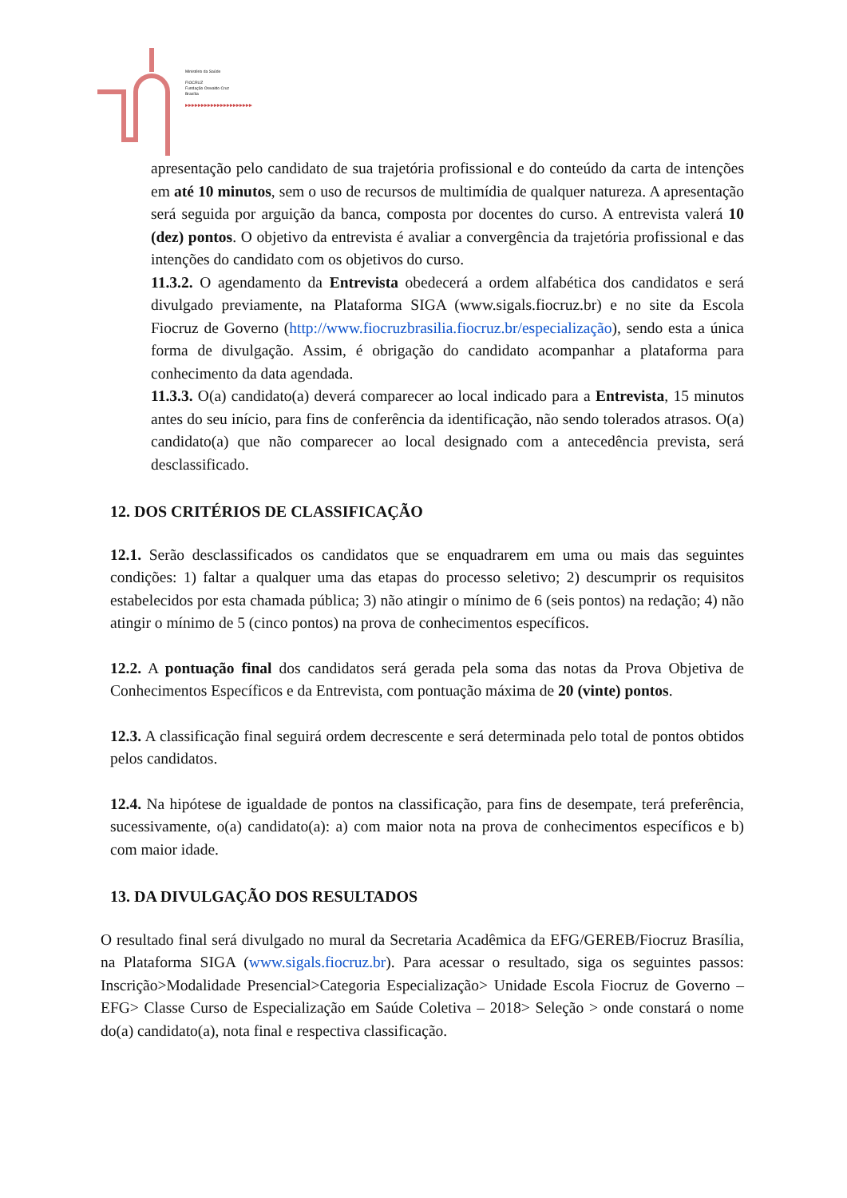Ministério da Saúde
FIOCRUZ
Fundação Oswaldo Cruz
Brasília
▸▸▸▸▸▸▸▸▸▸▸▸▸▸▸▸▸▸▸▸▸
apresentação pelo candidato de sua trajetória profissional e do conteúdo da carta de intenções em até 10 minutos, sem o uso de recursos de multimídia de qualquer natureza. A apresentação será seguida por arguição da banca, composta por docentes do curso. A entrevista valerá 10 (dez) pontos. O objetivo da entrevista é avaliar a convergência da trajetória profissional e das intenções do candidato com os objetivos do curso.
11.3.2. O agendamento da Entrevista obedecerá a ordem alfabética dos candidatos e será divulgado previamente, na Plataforma SIGA (www.sigals.fiocruz.br) e no site da Escola Fiocruz de Governo (http://www.fiocruzbrasilia.fiocruz.br/especialização), sendo esta a única forma de divulgação. Assim, é obrigação do candidato acompanhar a plataforma para conhecimento da data agendada.
11.3.3. O(a) candidato(a) deverá comparecer ao local indicado para a Entrevista, 15 minutos antes do seu início, para fins de conferência da identificação, não sendo tolerados atrasos. O(a) candidato(a) que não comparecer ao local designado com a antecedência prevista, será desclassificado.
12. DOS CRITÉRIOS DE CLASSIFICAÇÃO
12.1. Serão desclassificados os candidatos que se enquadrarem em uma ou mais das seguintes condições: 1) faltar a qualquer uma das etapas do processo seletivo; 2) descumprir os requisitos estabelecidos por esta chamada pública; 3) não atingir o mínimo de 6 (seis pontos) na redação; 4) não atingir o mínimo de 5 (cinco pontos) na prova de conhecimentos específicos.
12.2. A pontuação final dos candidatos será gerada pela soma das notas da Prova Objetiva de Conhecimentos Específicos e da Entrevista, com pontuação máxima de 20 (vinte) pontos.
12.3. A classificação final seguirá ordem decrescente e será determinada pelo total de pontos obtidos pelos candidatos.
12.4. Na hipótese de igualdade de pontos na classificação, para fins de desempate, terá preferência, sucessivamente, o(a) candidato(a): a) com maior nota na prova de conhecimentos específicos e b) com maior idade.
13. DA DIVULGAÇÃO DOS RESULTADOS
O resultado final será divulgado no mural da Secretaria Acadêmica da EFG/GEREB/Fiocruz Brasília, na Plataforma SIGA (www.sigals.fiocruz.br). Para acessar o resultado, siga os seguintes passos: Inscrição>Modalidade Presencial>Categoria Especialização> Unidade Escola Fiocruz de Governo – EFG> Classe Curso de Especialização em Saúde Coletiva – 2018> Seleção > onde constará o nome do(a) candidato(a), nota final e respectiva classificação.